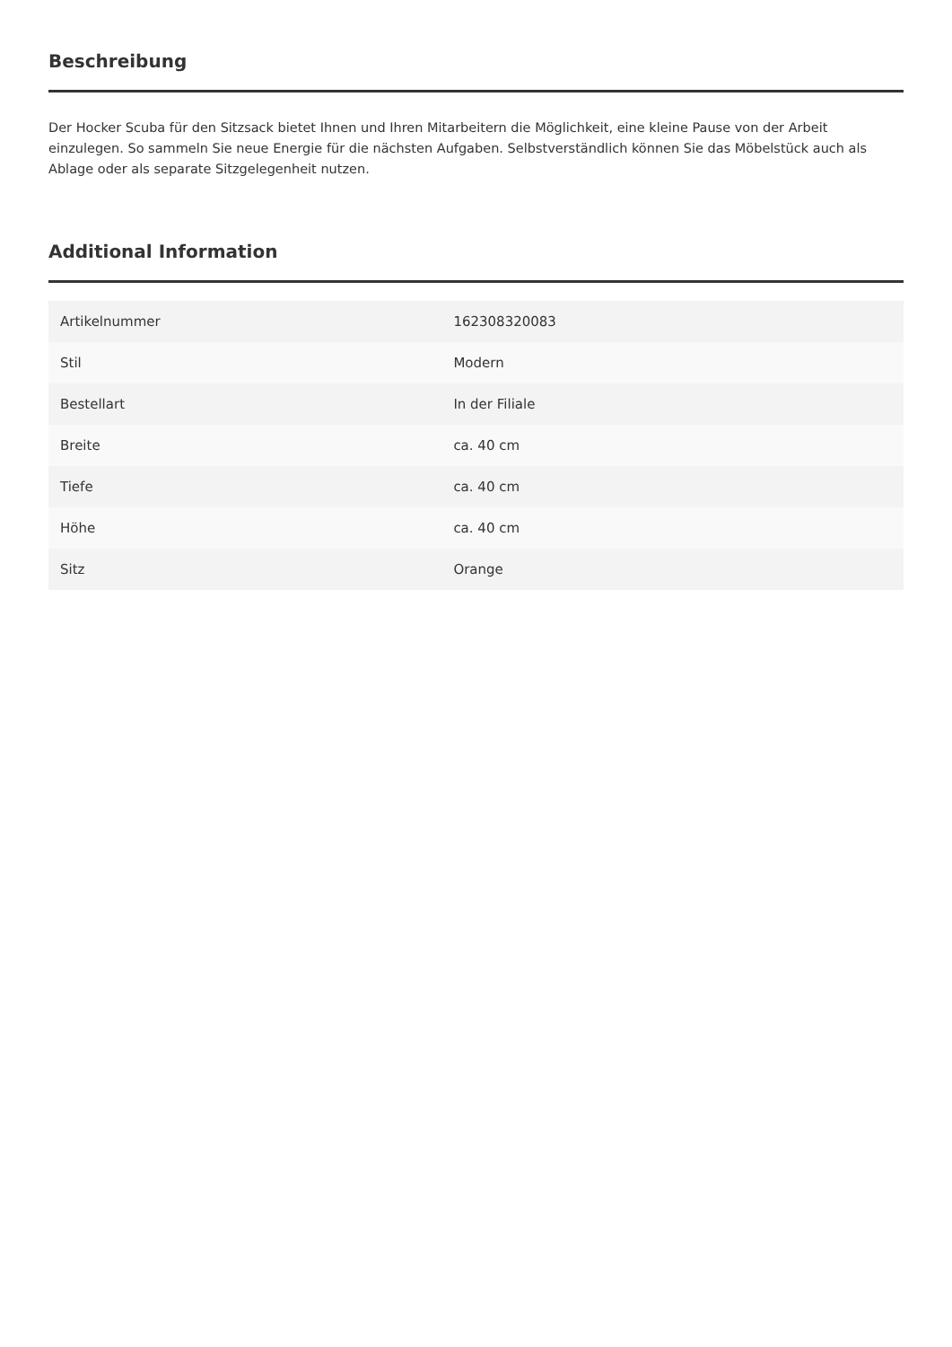Beschreibung
Der Hocker Scuba für den Sitzsack bietet Ihnen und Ihren Mitarbeitern die Möglichkeit, eine kleine Pause von der Arbeit einzulegen. So sammeln Sie neue Energie für die nächsten Aufgaben. Selbstverständlich können Sie das Möbelstück auch als Ablage oder als separate Sitzgelegenheit nutzen.
Additional Information
| Artikelnummer | 162308320083 |
| Stil | Modern |
| Bestellart | In der Filiale |
| Breite | ca. 40 cm |
| Tiefe | ca. 40 cm |
| Höhe | ca. 40 cm |
| Sitz | Orange |